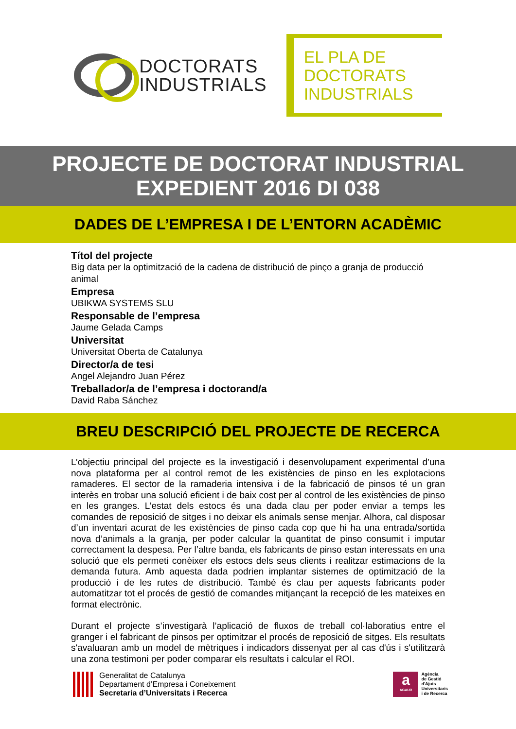DOCTORATS
INDUSTRIALS
EL PLA DE
DOCTORATS
INDUSTRIALS
PROJECTE DE DOCTORAT INDUSTRIAL
EXPEDIENT 2016 DI 038
DADES DE L’EMPRESA I DE L’ENTORN ACADÈMIC
Títol del projecte
Big data per la optimització de la cadena de distribució de pinço a granja de producció animal
Empresa
UBIKWA SYSTEMS SLU
Responsable de l’empresa
Jaume Gelada Camps
Universitat
Universitat Oberta de Catalunya
Director/a de tesi
Angel Alejandro Juan Pérez
Treballador/a de l’empresa i doctorand/a
David Raba Sánchez
BREU DESCRIPCIÓ DEL PROJECTE DE RECERCA
L’objectiu principal del projecte es la investigació i desenvolupament experimental d’una nova plataforma per al control remot de les existències de pinso en les explotacions ramaderes. El sector de la ramaderia intensiva i de la fabricació de pinsos té un gran interès en trobar una solució eficient i de baix cost per al control de les existències de pinso en les granges. L’estat dels estocs és una dada clau per poder enviar a temps les comandes de reposició de sitges i no deixar els animals sense menjar. Alhora, cal disposar d’un inventari acurat de les existències de pinso cada cop que hi ha una entrada/sortida nova d’animals a la granja, per poder calcular la quantitat de pinso consumit i imputar correctament la despesa. Per l’altre banda, els fabricants de pinso estan interessats en una solució que els permeti conèixer els estocs dels seus clients i realitzar estimacions de la demanda futura. Amb aquesta dada podrien implantar sistemes de optimització de la producció i de les rutes de distribució. També és clau per aquests fabricants poder automatitzar tot el procés de gestió de comandes mitjançant la recepció de les mateixes en format electrònic.
Durant el projecte s’investigarà l’aplicació de fluxos de treball col·laboratius entre el granger i el fabricant de pinsos per optimitzar el procés de reposició de sitges. Els resultats s'avaluaran amb un model de mètriques i indicadors dissenyat per al cas d'ús i s'utilitzarà una zona testimoni per poder comparar els resultats i calcular el ROI.
Generalitat de Catalunya
Departament d’Empresa i Coneixement
Secretaria d’Universitats i Recerca
a
AGAUR
Agència
de Gestió
d'Ajuts
Universitaris
i de Recerca